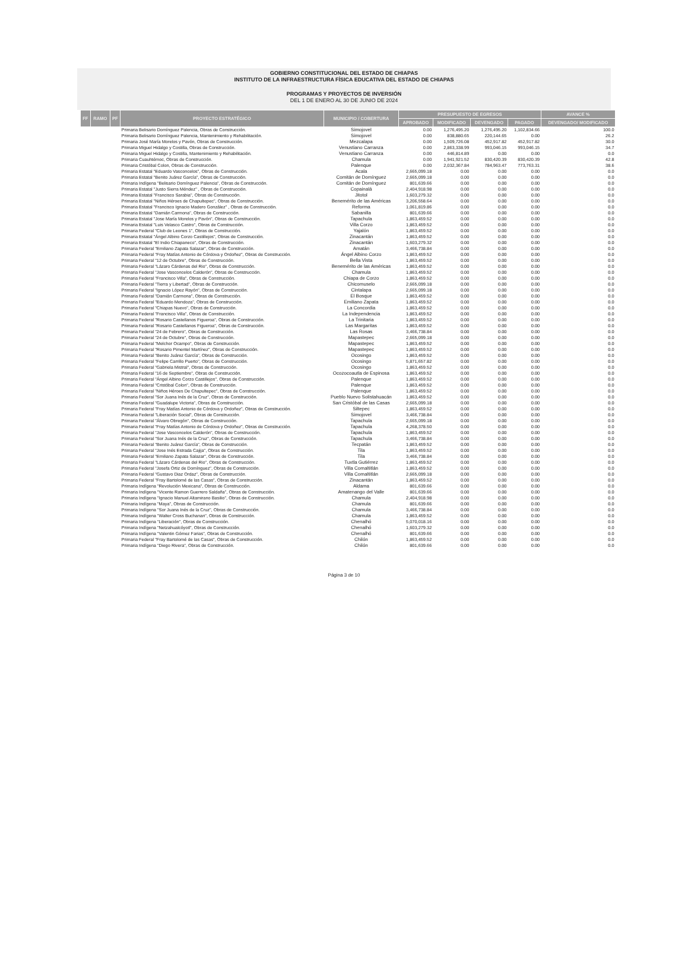GOBIERNO CONSTITUCIONAL DEL ESTADO DE CHIAPAS
INSTITUTO DE LA INFRAESTRUCTURA FÍSICA EDUCATIVA DEL ESTADO DE CHIAPAS
PROGRAMAS Y PROYECTOS DE INVERSIÓN
DEL 1 DE ENERO AL 30 DE JUNIO DE 2024
| FF | RAMO | PF | PROYECTO ESTRATÉGICO | MUNICIPIO / COBERTURA | PRESUPUESTO DE EGRESOS | | | | AVANCE % |
| --- | --- | --- | --- | --- | --- | --- | --- | --- | --- |
| | | | | | APROBADO | MODIFICADO | DEVENGADO | PAGADO | DEVENGADO/ MODIFICADO |
| | | | Primaria Belisario Domínguez Palencia, Obras de Construcción. | Simojovel | 0.00 | 1,276,495.20 | 1,276,495.20 | 1,102,834.66 | 100.0 |
| | | | Primaria Belisario Domínguez Palencia, Mantenimiento y Rehabilitación. | Simojovel | 0.00 | 838,880.65 | 220,144.65 | 0.00 | 26.2 |
| | | | Primaria José María Morelos y Pavón, Obras de Construcción. | Mezcalapa | 0.00 | 1,509,726.08 | 452,917.82 | 452,917.82 | 30.0 |
| | | | Primaria Miguel Hidalgo y Costilla, Obras de Construcción. | Venustiano Carranza | 0.00 | 2,863,338.99 | 993,046.15 | 993,046.15 | 34.7 |
| | | | Primaria Miguel Hidalgo y Costilla, Mantenimiento y Rehabilitación. | Venustiano Carranza | 0.00 | 446,814.89 | 0.00 | 0.00 | 0.0 |
| | | | Primaria Cuauhtémoc, Obras de Construcción. | Chamula | 0.00 | 1,941,921.52 | 830,420.39 | 830,420.39 | 42.8 |
| | | | Primaria Cristóbal Colon, Obras de Construcción. | Palenque | 0.00 | 2,032,367.84 | 784,963.47 | 773,763.31 | 38.6 |
| | | | Primaria Estatal "Eduardo Vasconcelos", Obras de Construcción. | Acala | 2,665,099.18 | 0.00 | 0.00 | 0.00 | 0.0 |
| | | | Primaria Estatal "Benito Juárez García", Obras de Construcción. | Comitán de Domínguez | 2,665,099.18 | 0.00 | 0.00 | 0.00 | 0.0 |
| | | | Primaria Indígena "Belisario Domínguez Palencia", Obras de Construcción. | Comitán de Domínguez | 801,639.66 | 0.00 | 0.00 | 0.00 | 0.0 |
| | | | Primaria Estatal "Justo Sierra Méndez" , Obras de Construcción. | Copainalá | 2,404,918.98 | 0.00 | 0.00 | 0.00 | 0.0 |
| | | | Primaria Estatal "Francisco Sarabia", Obras de Construcción. | Jitotol | 1,603,279.32 | 0.00 | 0.00 | 0.00 | 0.0 |
| | | | Primaria Estatal "Niños Héroes de Chapultepec", Obras de Construcción. | Benemérito de las Américas | 3,206,558.64 | 0.00 | 0.00 | 0.00 | 0.0 |
| | | | Primaria Estatal "Francisco Ignacio Madero González" , Obras de Construcción. | Reforma | 1,061,819.86 | 0.00 | 0.00 | 0.00 | 0.0 |
| | | | Primaria Estatal "Damián Carmona", Obras de Construcción. | Sabanilla | 801,639.66 | 0.00 | 0.00 | 0.00 | 0.0 |
| | | | Primaria Estatal "Jose María Morelos y Pavón", Obras de Construcción. | Tapachula | 1,863,459.52 | 0.00 | 0.00 | 0.00 | 0.0 |
| | | | Primaria Estatal "Luis Velasco Castro", Obras de Construcción. | Villa Corzo | 1,863,459.52 | 0.00 | 0.00 | 0.00 | 0.0 |
| | | | Primaria Federal "Club de Leones 1", Obras de Construcción. | Yajalón | 1,863,459.52 | 0.00 | 0.00 | 0.00 | 0.0 |
| | | | Primaria Estatal "Ángel Albino Corzo Castillejos", Obras de Construcción. | Zinacantán | 1,863,459.52 | 0.00 | 0.00 | 0.00 | 0.0 |
| | | | Primaria Estatal "El Indio Chiapaneco", Obras de Construcción. | Zinacantán | 1,603,279.32 | 0.00 | 0.00 | 0.00 | 0.0 |
| | | | Primaria Federal "Emiliano Zapata Salazar", Obras de Construcción. | Amatán | 3,466,738.84 | 0.00 | 0.00 | 0.00 | 0.0 |
| | | | Primaria Federal "Fray Matías Antonio de Córdova y Ordoñez", Obras de Construcción. | Ángel Albino Corzo | 1,863,459.52 | 0.00 | 0.00 | 0.00 | 0.0 |
| | | | Primaria Federal "12 de Octubre", Obras de Construcción. | Bella Vista | 1,863,459.52 | 0.00 | 0.00 | 0.00 | 0.0 |
| | | | Primaria Federal "Lázaro Cárdenas del Rio", Obras de Construcción. | Benemérito de las Américas | 1,863,459.52 | 0.00 | 0.00 | 0.00 | 0.0 |
| | | | Primaria Federal "Jose Vasconcelos Calderón", Obras de Construcción. | Chamula | 1,863,459.52 | 0.00 | 0.00 | 0.00 | 0.0 |
| | | | Primaria Federal "Francisco Villa", Obras de Construcción. | Chiapa de Corzo | 1,863,459.52 | 0.00 | 0.00 | 0.00 | 0.0 |
| | | | Primaria Federal "Tierra y Libertad", Obras de Construcción. | Chicomuselo | 2,665,099.18 | 0.00 | 0.00 | 0.00 | 0.0 |
| | | | Primaria Federal "Ignacio López Rayón", Obras de Construcción. | Cintalapa | 2,665,099.18 | 0.00 | 0.00 | 0.00 | 0.0 |
| | | | Primaria Federal "Damián Carmona", Obras de Construcción. | El Bosque | 1,863,459.52 | 0.00 | 0.00 | 0.00 | 0.0 |
| | | | Primaria Federal "Eduardo Mendoza", Obras de Construcción. | Emiliano Zapata | 1,863,459.52 | 0.00 | 0.00 | 0.00 | 0.0 |
| | | | Primaria Federal "Chiapas Nuevo", Obras de Construcción. | La Concordia | 1,863,459.52 | 0.00 | 0.00 | 0.00 | 0.0 |
| | | | Primaria Federal "Francisco Villa", Obras de Construcción. | La Independencia | 1,863,459.52 | 0.00 | 0.00 | 0.00 | 0.0 |
| | | | Primaria Federal "Rosario Castellanos Figueroa", Obras de Construcción. | La Trinitaria | 1,863,459.52 | 0.00 | 0.00 | 0.00 | 0.0 |
| | | | Primaria Federal "Rosario Castellanos Figueroa", Obras de Construcción. | Las Margaritas | 1,863,459.52 | 0.00 | 0.00 | 0.00 | 0.0 |
| | | | Primaria Federal "24 de Febrero", Obras de Construcción. | Las Rosas | 3,466,738.84 | 0.00 | 0.00 | 0.00 | 0.0 |
| | | | Primaria Federal "24 de Octubre", Obras de Construcción. | Mapastepec | 2,665,099.18 | 0.00 | 0.00 | 0.00 | 0.0 |
| | | | Primaria Federal "Melchor Ocampo", Obras de Construcción. | Mapastepec | 1,863,459.52 | 0.00 | 0.00 | 0.00 | 0.0 |
| | | | Primaria Federal "Rosario Pimentel Martínez", Obras de Construcción. | Mapastepec | 1,863,459.52 | 0.00 | 0.00 | 0.00 | 0.0 |
| | | | Primaria Federal "Benito Juárez García", Obras de Construcción. | Ocosingo | 1,863,459.52 | 0.00 | 0.00 | 0.00 | 0.0 |
| | | | Primaria Federal "Felipe Carrillo Puerto", Obras de Construcción. | Ocosingo | 5,871,657.82 | 0.00 | 0.00 | 0.00 | 0.0 |
| | | | Primaria Federal "Gabriela Mistral", Obras de Construcción. | Ocosingo | 1,863,459.52 | 0.00 | 0.00 | 0.00 | 0.0 |
| | | | Primaria Federal "16 de Septiembre", Obras de Construcción. | Ocozocoautla de Espinosa | 1,863,459.52 | 0.00 | 0.00 | 0.00 | 0.0 |
| | | | Primaria Federal "Ángel Albino Corzo Castillejos", Obras de Construcción. | Palenque | 1,863,459.52 | 0.00 | 0.00 | 0.00 | 0.0 |
| | | | Primaria Federal "Cristóbal Colon", Obras de Construcción. | Palenque | 1,863,459.52 | 0.00 | 0.00 | 0.00 | 0.0 |
| | | | Primaria Federal "Niños Héroes De Chapultepec", Obras de Construcción. | Palenque | 1,863,459.52 | 0.00 | 0.00 | 0.00 | 0.0 |
| | | | Primaria Federal "Sor Juana Inés de la Cruz", Obras de Construcción. | Pueblo Nuevo Solistahuacán | 1,863,459.52 | 0.00 | 0.00 | 0.00 | 0.0 |
| | | | Primaria Federal "Guadalupe Victoria", Obras de Construcción. | San Cristóbal de las Casas | 2,665,099.18 | 0.00 | 0.00 | 0.00 | 0.0 |
| | | | Primaria Federal "Fray Matías Antonio de Córdova y Ordoñez", Obras de Construcción. | Siltepec | 1,863,459.52 | 0.00 | 0.00 | 0.00 | 0.0 |
| | | | Primaria Federal "Liberación Social", Obras de Construcción. | Simojovel | 3,466,738.84 | 0.00 | 0.00 | 0.00 | 0.0 |
| | | | Primaria Federal "Álvaro Obregón", Obras de Construcción. | Tapachula | 2,665,099.18 | 0.00 | 0.00 | 0.00 | 0.0 |
| | | | Primaria Federal "Fray Matías Antonio de Córdova y Ordoñez", Obras de Construcción. | Tapachula | 4,268,378.50 | 0.00 | 0.00 | 0.00 | 0.0 |
| | | | Primaria Federal "Jose Vasconcelos Calderón", Obras de Construcción. | Tapachula | 1,863,459.52 | 0.00 | 0.00 | 0.00 | 0.0 |
| | | | Primaria Federal "Sor Juana Inés de la Cruz", Obras de Construcción. | Tapachula | 3,466,738.84 | 0.00 | 0.00 | 0.00 | 0.0 |
| | | | Primaria Federal "Benito Juárez García", Obras de Construcción. | Tecpatán | 1,863,459.52 | 0.00 | 0.00 | 0.00 | 0.0 |
| | | | Primaria Federal "Jose Inés Estrada Cajija", Obras de Construcción. | Tila | 1,863,459.52 | 0.00 | 0.00 | 0.00 | 0.0 |
| | | | Primaria Federal "Emiliano Zapata Salazar", Obras de Construcción. | Tila | 3,466,738.84 | 0.00 | 0.00 | 0.00 | 0.0 |
| | | | Primaria Federal "Lázaro Cárdenas del Rio", Obras de Construcción. | Tuxtla Gutiérrez | 1,863,459.52 | 0.00 | 0.00 | 0.00 | 0.0 |
| | | | Primaria Federal "Josefa Ortiz de Domínguez", Obras de Construcción. | Villa Comaltitlán | 1,863,459.52 | 0.00 | 0.00 | 0.00 | 0.0 |
| | | | Primaria Federal "Gustavo Diaz Ordaz", Obras de Construcción. | Villa Comaltitlán | 2,665,099.18 | 0.00 | 0.00 | 0.00 | 0.0 |
| | | | Primaria Federal "Fray Bartolomé de las Casas", Obras de Construcción. | Zinacantán | 1,863,459.52 | 0.00 | 0.00 | 0.00 | 0.0 |
| | | | Primaria Indígena "Revolución Mexicana", Obras de Construcción. | Aldama | 801,639.66 | 0.00 | 0.00 | 0.00 | 0.0 |
| | | | Primaria Indígena "Vicente Ramon Guerrero Saldaña", Obras de Construcción. | Amatenango del Valle | 801,639.66 | 0.00 | 0.00 | 0.00 | 0.0 |
| | | | Primaria Indígena "Ignacio Manuel Altamirano Basilio", Obras de Construcción. | Chamula | 2,404,918.98 | 0.00 | 0.00 | 0.00 | 0.0 |
| | | | Primaria Indígena "Maya", Obras de Construcción. | Chamula | 801,639.66 | 0.00 | 0.00 | 0.00 | 0.0 |
| | | | Primaria Indígena "Sor Juana Inés de la Cruz", Obras de Construcción. | Chamula | 3,466,738.84 | 0.00 | 0.00 | 0.00 | 0.0 |
| | | | Primaria Indígena "Walter Cross Buchanan", Obras de Construcción. | Chamula | 1,863,459.52 | 0.00 | 0.00 | 0.00 | 0.0 |
| | | | Primaria Indígena "Liberación", Obras de Construcción. | Chenalhó | 5,070,018.16 | 0.00 | 0.00 | 0.00 | 0.0 |
| | | | Primaria Indígena "Netzahualcóyotl", Obras de Construcción. | Chenalhó | 1,603,279.32 | 0.00 | 0.00 | 0.00 | 0.0 |
| | | | Primaria Indígena "Valentin Gómez Farias", Obras de Construcción. | Chenalhó | 801,639.66 | 0.00 | 0.00 | 0.00 | 0.0 |
| | | | Primaria Federal "Fray Bartolomé de las Casas", Obras de Construcción. | Chilón | 1,863,459.52 | 0.00 | 0.00 | 0.00 | 0.0 |
| | | | Primaria Indígena "Diego Rivera", Obras de Construcción. | Chilón | 801,639.66 | 0.00 | 0.00 | 0.00 | 0.0 |
Página 3 de 10